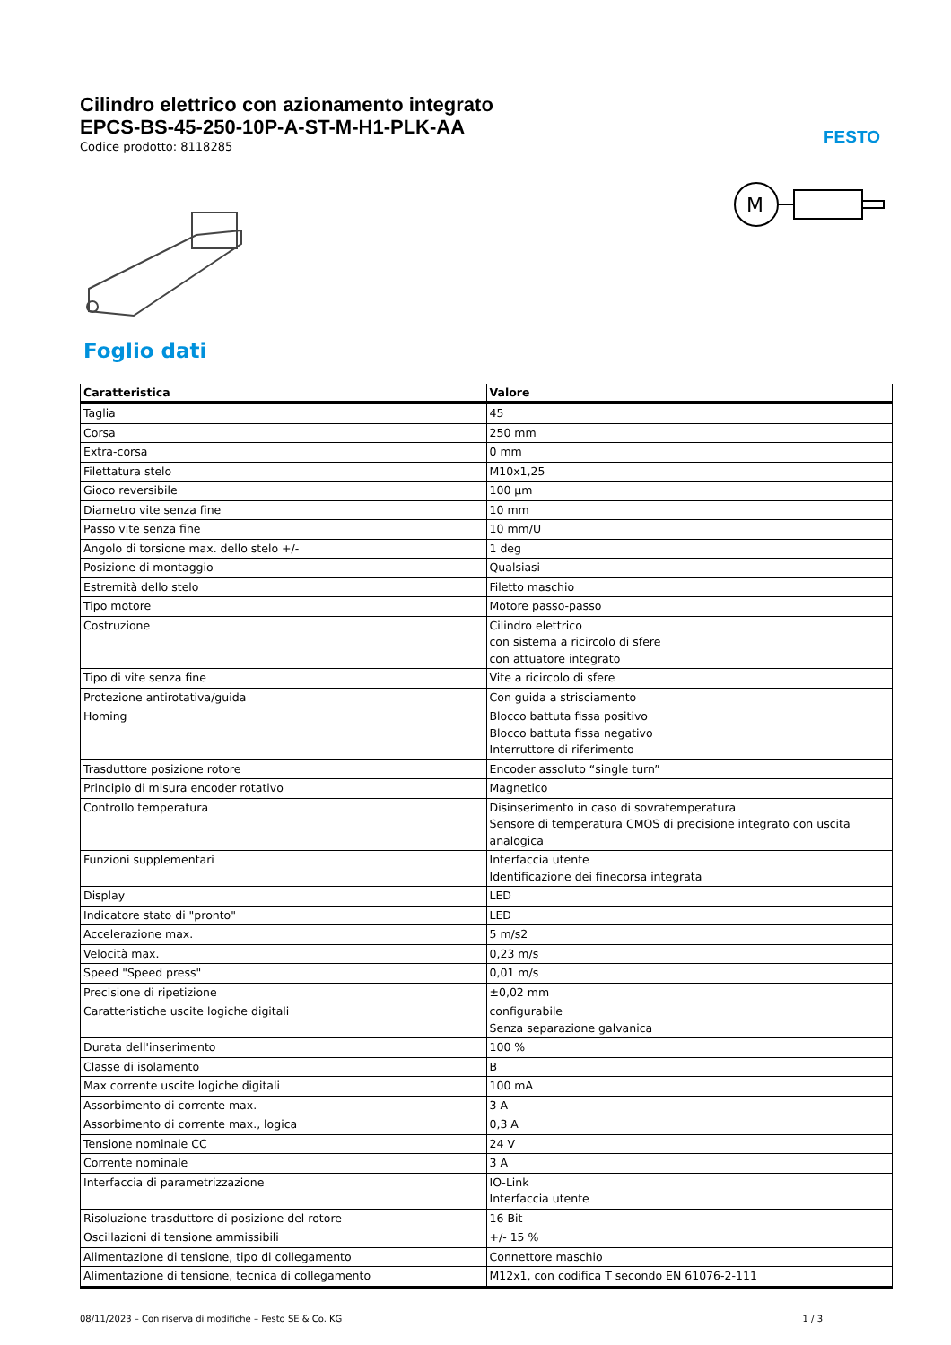Cilindro elettrico con azionamento integrato
EPCS-BS-45-250-10P-A-ST-M-H1-PLK-AA
Codice prodotto: 8118285
FESTO
M
Foglio dati
| Caratteristica | Valore |
| --- | --- |
| Taglia | 45 |
| Corsa | 250 mm |
| Extra-corsa | 0 mm |
| Filettatura stelo | M10x1,25 |
| Gioco reversibile | 100 µm |
| Diametro vite senza fine | 10 mm |
| Passo vite senza fine | 10 mm/U |
| Angolo di torsione max. dello stelo +/- | 1 deg |
| Posizione di montaggio | Qualsiasi |
| Estremità dello stelo | Filetto maschio |
| Tipo motore | Motore passo-passo |
| Costruzione | Cilindro elettrico con sistema a ricircolo di sfere con attuatore integrato |
| Tipo di vite senza fine | Vite a ricircolo di sfere |
| Protezione antirotativa/guida | Con guida a strisciamento |
| Homing | Blocco battuta fissa positivo Blocco battuta fissa negativo Interruttore di riferimento |
| Trasduttore posizione rotore | Encoder assoluto “single turn” |
| Principio di misura encoder rotativo | Magnetico |
| Controllo temperatura | Disinserimento in caso di sovratemperatura Sensore di temperatura CMOS di precisione integrato con uscita analogica |
| Funzioni supplementari | Interfaccia utente Identificazione dei finecorsa integrata |
| Display | LED |
| Indicatore stato di "pronto" | LED |
| Accelerazione max. | 5 m/s2 |
| Velocità max. | 0,23 m/s |
| Speed "Speed press" | 0,01 m/s |
| Precisione di ripetizione | ±0,02 mm |
| Caratteristiche uscite logiche digitali | configurabile Senza separazione galvanica |
| Durata dell'inserimento | 100 % |
| Classe di isolamento | B |
| Max corrente uscite logiche digitali | 100 mA |
| Assorbimento di corrente max. | 3 A |
| Assorbimento di corrente max., logica | 0,3 A |
| Tensione nominale CC | 24 V |
| Corrente nominale | 3 A |
| Interfaccia di parametrizzazione | IO-Link Interfaccia utente |
| Risoluzione trasduttore di posizione del rotore | 16 Bit |
| Oscillazioni di tensione ammissibili | +/- 15 % |
| Alimentazione di tensione, tipo di collegamento | Connettore maschio |
| Alimentazione di tensione, tecnica di collegamento | M12x1, con codifica T secondo EN 61076-2-111 |
08/11/2023 – Con riserva di modifiche – Festo SE & Co. KG 1 / 3